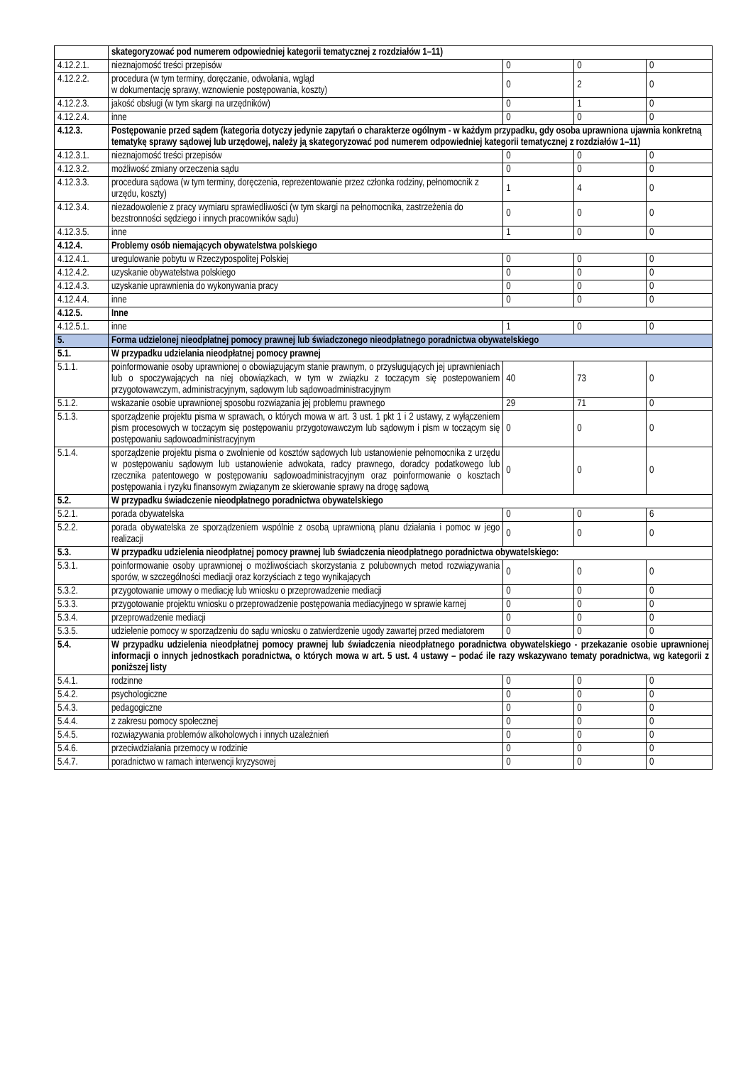| | skategoryzować pod numerem odpowiedniej kategorii tematycznej z rozdziałów 1–11) | | | |
| 4.12.2.1. | nieznajomość treści przepisów | 0 | 0 | 0 |
| 4.12.2.2. | procedura (w tym terminy, doręczanie, odwołania, wgląd w dokumentację sprawy, wznowienie postępowania, koszty) | 0 | 2 | 0 |
| 4.12.2.3. | jakość obsługi (w tym skargi na urzędników) | 0 | 1 | 0 |
| 4.12.2.4. | inne | 0 | 0 | 0 |
| 4.12.3. | Postępowanie przed sądem (kategoria dotyczy jedynie zapytań o charakterze ogólnym - w każdym przypadku, gdy osoba uprawniona ujawnia konkretną tematykę sprawy sądowej lub urzędowej, należy ją skategoryzować pod numerem odpowiedniej kategorii tematycznej z rozdziałów 1–11) | | | |
| 4.12.3.1. | nieznajomość treści przepisów | 0 | 0 | 0 |
| 4.12.3.2. | możliwość zmiany orzeczenia sądu | 0 | 0 | 0 |
| 4.12.3.3. | procedura sądowa (w tym terminy, doręczenia, reprezentowanie przez członka rodziny, pełnomocnik z urzędu, koszty) | 1 | 4 | 0 |
| 4.12.3.4. | niezadowolenie z pracy wymiaru sprawiedliwości (w tym skargi na pełnomocnika, zastrzeżenia do bezstronności sędziego i innych pracowników sądu) | 0 | 0 | 0 |
| 4.12.3.5. | inne | 1 | 0 | 0 |
| 4.12.4. | Problemy osób niemających obywatelstwa polskiego | | | |
| 4.12.4.1. | uregulowanie pobytu w Rzeczypospolitej Polskiej | 0 | 0 | 0 |
| 4.12.4.2. | uzyskanie obywatelstwa polskiego | 0 | 0 | 0 |
| 4.12.4.3. | uzyskanie uprawnienia do wykonywania pracy | 0 | 0 | 0 |
| 4.12.4.4. | inne | 0 | 0 | 0 |
| 4.12.5. | Inne | | | |
| 4.12.5.1. | inne | 1 | 0 | 0 |
| 5. | Forma udzielonej nieodpłatnej pomocy prawnej lub świadczonego nieodpłatnego poradnictwa obywatelskiego | | | |
| 5.1. | W przypadku udzielania nieodpłatnej pomocy prawnej | | | |
| 5.1.1. | poinformowanie osoby uprawnionej o obowiązującym stanie prawnym, o przysługujących jej uprawnieniach lub o spoczywających na niej obowiązkach, w tym w związku z toczącym się postepowaniem przygotowawczym, administracyjnym, sądowym lub sądowoadministracyjnym | 40 | 73 | 0 |
| 5.1.2. | wskazanie osobie uprawnionej sposobu rozwiązania jej problemu prawnego | 29 | 71 | 0 |
| 5.1.3. | sporządzenie projektu pisma w sprawach, o których mowa w art. 3 ust. 1 pkt 1 i 2 ustawy, z wyłączeniem pism procesowych w toczącym się postępowaniu przygotowawczym lub sądowym i pism w toczącym się postępowaniu sądowoadministracyjnym | 0 | 0 | 0 |
| 5.1.4. | sporządzenie projektu pisma o zwolnienie od kosztów sądowych lub ustanowienie pełnomocnika z urzędu w postępowaniu sądowym lub ustanowienie adwokata, radcy prawnego, doradcy podatkowego lub rzecznika patentowego w postępowaniu sądowoadministracyjnym oraz poinformowanie o kosztach postępowania i ryzyku finansowym związanym ze skierowanie sprawy na drogę sądową | 0 | 0 | 0 |
| 5.2. | W przypadku świadczenie nieodpłatnego poradnictwa obywatelskiego | | | |
| 5.2.1. | porada obywatelska | 0 | 0 | 6 |
| 5.2.2. | porada obywatelska ze sporządzeniem wspólnie z osobą uprawnioną planu działania i pomoc w jego realizacji | 0 | 0 | 0 |
| 5.3. | W przypadku udzielenia nieodpłatnej pomocy prawnej lub świadczenia nieodpłatnego poradnictwa obywatelskiego: | | | |
| 5.3.1. | poinformowanie osoby uprawnionej o możliwościach skorzystania z polubownych metod rozwiązywania sporów, w szczególności mediacji oraz korzyściach z tego wynikających | 0 | 0 | 0 |
| 5.3.2. | przygotowanie umowy o mediację lub wniosku o przeprowadzenie mediacji | 0 | 0 | 0 |
| 5.3.3. | przygotowanie projektu wniosku o przeprowadzenie postępowania mediacyjnego w sprawie karnej | 0 | 0 | 0 |
| 5.3.4. | przeprowadzenie mediacji | 0 | 0 | 0 |
| 5.3.5. | udzielenie pomocy w sporządzeniu do sądu wniosku o zatwierdzenie ugody zawartej przed mediatorem | 0 | 0 | 0 |
| 5.4. | W przypadku udzielenia nieodpłatnej pomocy prawnej lub świadczenia nieodpłatnego poradnictwa obywatelskiego - przekazanie osobie uprawnionej informacji o innych jednostkach poradnictwa, o których mowa w art. 5 ust. 4 ustawy – podać ile razy wskazywano tematy poradnictwa, wg kategorii z poniższej listy | | | |
| 5.4.1. | rodzinne | 0 | 0 | 0 |
| 5.4.2. | psychologiczne | 0 | 0 | 0 |
| 5.4.3. | pedagogiczne | 0 | 0 | 0 |
| 5.4.4. | z zakresu pomocy społecznej | 0 | 0 | 0 |
| 5.4.5. | rozwiązywania problemów alkoholowych i innych uzależnień | 0 | 0 | 0 |
| 5.4.6. | przeciwdziałania przemocy w rodzinie | 0 | 0 | 0 |
| 5.4.7. | poradnictwo w ramach interwencji kryzysowej | 0 | 0 | 0 |